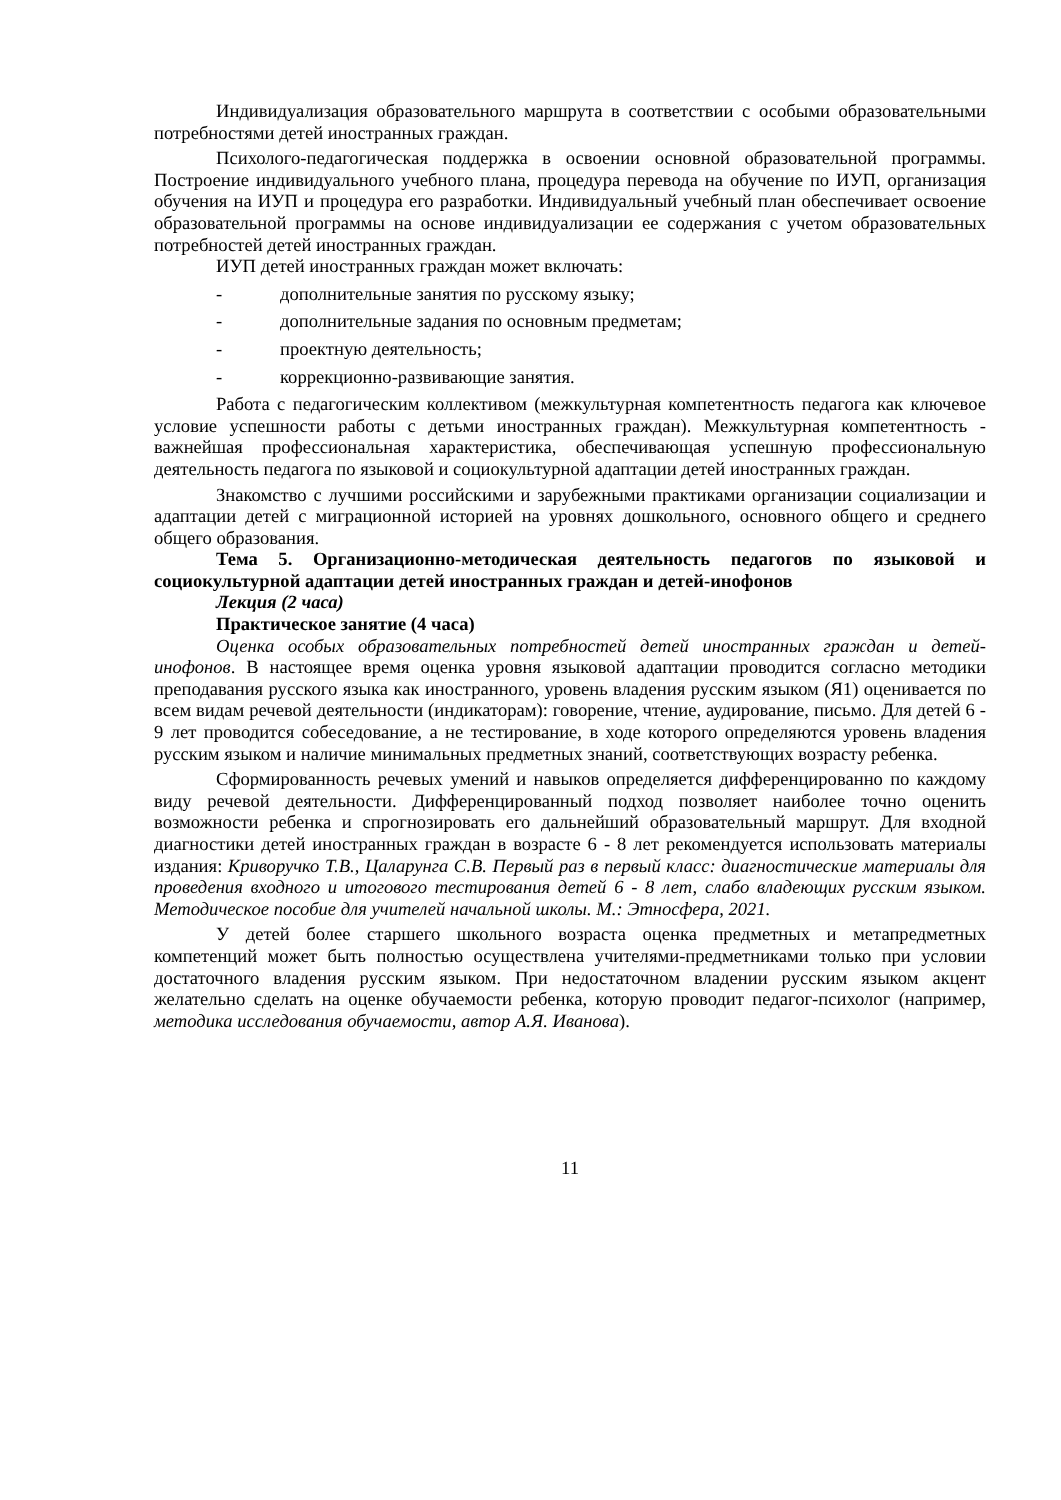Индивидуализация образовательного маршрута в соответствии с особыми образовательными потребностями детей иностранных граждан.
Психолого-педагогическая поддержка в освоении основной образовательной программы. Построение индивидуального учебного плана, процедура перевода на обучение по ИУП, организация обучения на ИУП и процедура его разработки. Индивидуальный учебный план обеспечивает освоение образовательной программы на основе индивидуализации ее содержания с учетом образовательных потребностей детей иностранных граждан.
ИУП детей иностранных граждан может включать:
- дополнительные занятия по русскому языку;
- дополнительные задания по основным предметам;
- проектную деятельность;
- коррекционно-развивающие занятия.
Работа с педагогическим коллективом (межкультурная компетентность педагога как ключевое условие успешности работы с детьми иностранных граждан). Межкультурная компетентность - важнейшая профессиональная характеристика, обеспечивающая успешную профессиональную деятельность педагога по языковой и социокультурной адаптации детей иностранных граждан.
Знакомство с лучшими российскими и зарубежными практиками организации социализации и адаптации детей с миграционной историей на уровнях дошкольного, основного общего и среднего общего образования.
Тема 5. Организационно-методическая деятельность педагогов по языковой и социокультурной адаптации детей иностранных граждан и детей-инофонов
Лекция (2 часа)
Практическое занятие (4 часа)
Оценка особых образовательных потребностей детей иностранных граждан и детей-инофонов. В настоящее время оценка уровня языковой адаптации проводится согласно методики преподавания русского языка как иностранного, уровень владения русским языком (Я1) оценивается по всем видам речевой деятельности (индикаторам): говорение, чтение, аудирование, письмо. Для детей 6 - 9 лет проводится собеседование, а не тестирование, в ходе которого определяются уровень владения русским языком и наличие минимальных предметных знаний, соответствующих возрасту ребенка.
Сформированность речевых умений и навыков определяется дифференцированно по каждому виду речевой деятельности. Дифференцированный подход позволяет наиболее точно оценить возможности ребенка и спрогнозировать его дальнейший образовательный маршрут. Для входной диагностики детей иностранных граждан в возрасте 6 - 8 лет рекомендуется использовать материалы издания: Криворучко Т.В., Цаларунга С.В. Первый раз в первый класс: диагностические материалы для проведения входного и итогового тестирования детей 6 - 8 лет, слабо владеющих русским языком. Методическое пособие для учителей начальной школы. М.: Этносфера, 2021.
У детей более старшего школьного возраста оценка предметных и метапредметных компетенций может быть полностью осуществлена учителями-предметниками только при условии достаточного владения русским языком. При недостаточном владении русским языком акцент желательно сделать на оценке обучаемости ребенка, которую проводит педагог-психолог (например, методика исследования обучаемости, автор А.Я. Иванова).
11